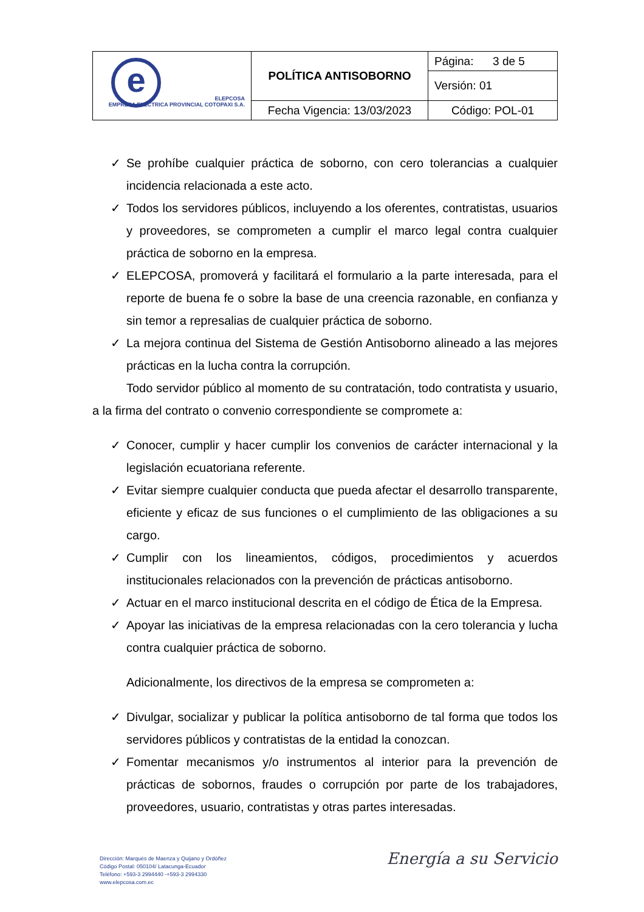| e ELEPCOSA EMPRESA ELÉCTRICA PROVINCIAL COTOPAXI S.A. | POLÍTICA ANTISOBORNO | Página: 3 de 5 |
| | | Versión: 01 |
| | Fecha Vigencia: 13/03/2023 | Código: POL-01 |
✓ Se prohíbe cualquier práctica de soborno, con cero tolerancias a cualquier incidencia relacionada a este acto.
✓ Todos los servidores públicos, incluyendo a los oferentes, contratistas, usuarios y proveedores, se comprometen a cumplir el marco legal contra cualquier práctica de soborno en la empresa.
✓ ELEPCOSA, promoverá y facilitará el formulario a la parte interesada, para el reporte de buena fe o sobre la base de una creencia razonable, en confianza y sin temor a represalias de cualquier práctica de soborno.
✓ La mejora continua del Sistema de Gestión Antisoborno alineado a las mejores prácticas en la lucha contra la corrupción.
Todo servidor público al momento de su contratación, todo contratista y usuario, a la firma del contrato o convenio correspondiente se compromete a:
✓ Conocer, cumplir y hacer cumplir los convenios de carácter internacional y la legislación ecuatoriana referente.
✓ Evitar siempre cualquier conducta que pueda afectar el desarrollo transparente, eficiente y eficaz de sus funciones o el cumplimiento de las obligaciones a su cargo.
✓ Cumplir con los lineamientos, códigos, procedimientos y acuerdos institucionales relacionados con la prevención de prácticas antisoborno.
✓ Actuar en el marco institucional descrita en el código de Ética de la Empresa.
✓ Apoyar las iniciativas de la empresa relacionadas con la cero tolerancia y lucha contra cualquier práctica de soborno.
Adicionalmente, los directivos de la empresa se comprometen a:
✓ Divulgar, socializar y publicar la política antisoborno de tal forma que todos los servidores públicos y contratistas de la entidad la conozcan.
✓ Fomentar mecanismos y/o instrumentos al interior para la prevención de prácticas de sobornos, fraudes o corrupción por parte de los trabajadores, proveedores, usuario, contratistas y otras partes interesadas.
Dirección: Marqués de Maenza y Quijano y Ordóñez
Código Postal: 050104/ Latacunga-Ecuador
Teléfono: +593-3 2994440 -+593-3 2994330
www.elepcosa.com.ec
Energía a su Servicio